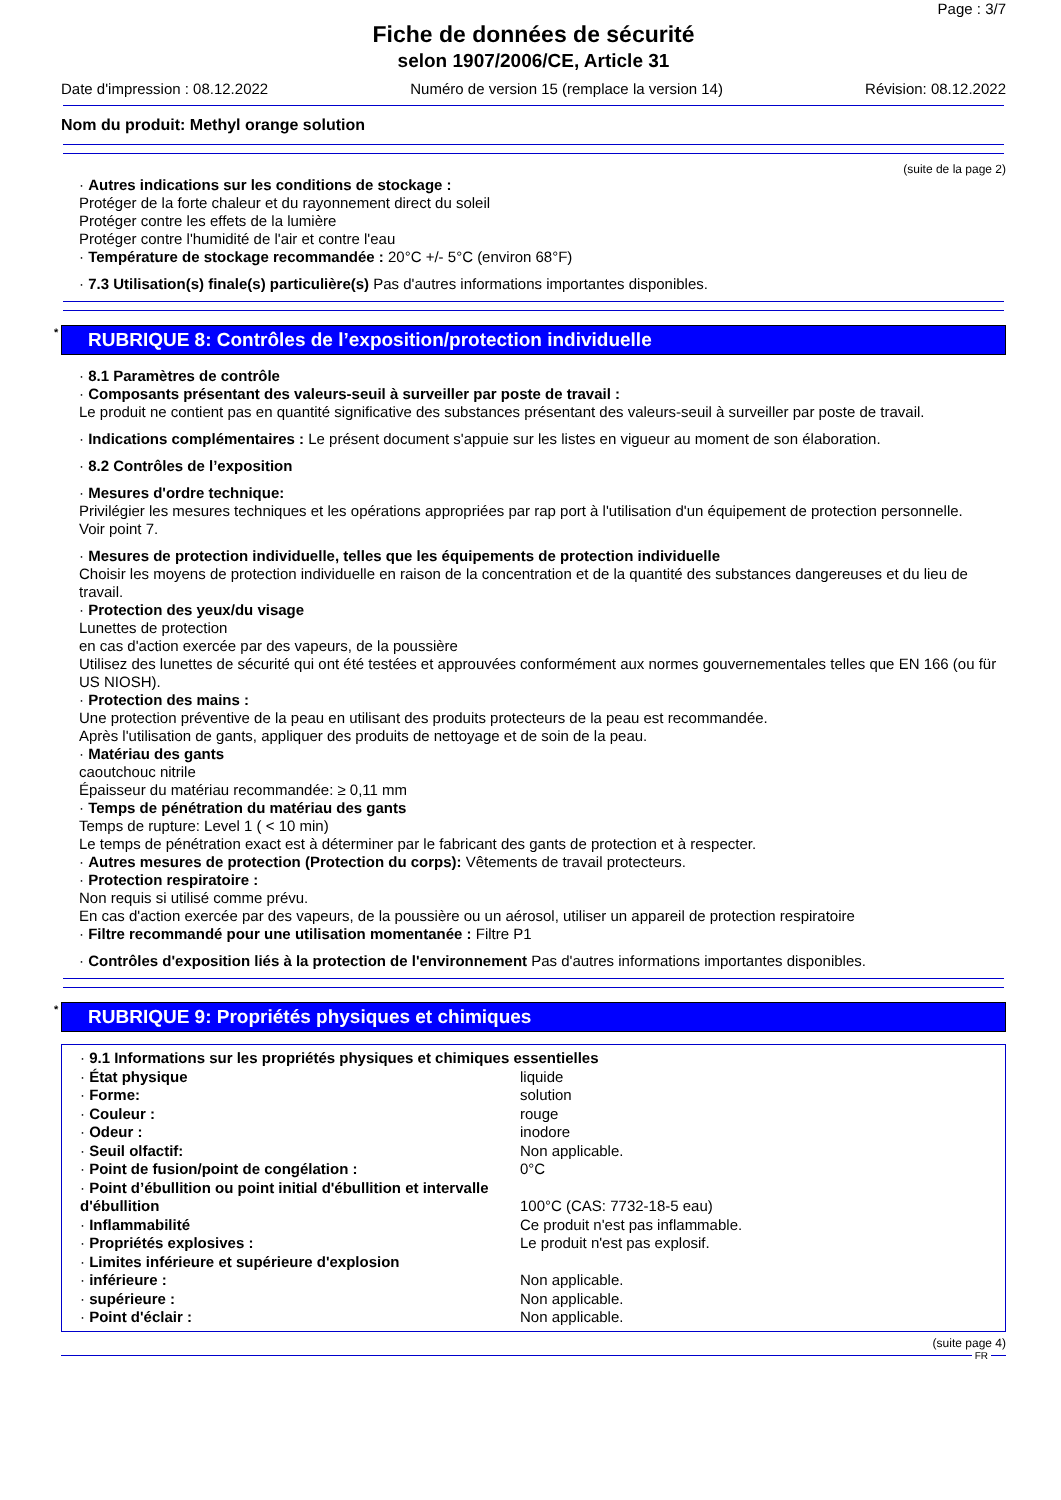Page : 3/7
Fiche de données de sécurité
selon 1907/2006/CE, Article 31
Date d'impression : 08.12.2022 Numéro de version 15 (remplace la version 14) Révision: 08.12.2022
Nom du produit: Methyl orange solution
(suite de la page 2)
· Autres indications sur les conditions de stockage :
Protéger de la forte chaleur et du rayonnement direct du soleil
Protéger contre les effets de la lumière
Protéger contre l'humidité de l'air et contre l'eau
· Température de stockage recommandée : 20°C +/- 5°C (environ 68°F)
· 7.3 Utilisation(s) finale(s) particulière(s) Pas d'autres informations importantes disponibles.
* RUBRIQUE 8: Contrôles de l’exposition/protection individuelle
· 8.1 Paramètres de contrôle
· Composants présentant des valeurs-seuil à surveiller par poste de travail :
Le produit ne contient pas en quantité significative des substances présentant des valeurs-seuil à surveiller par poste de travail.
· Indications complémentaires : Le présent document s'appuie sur les listes en vigueur au moment de son élaboration.
· 8.2 Contrôles de l’exposition
· Mesures d'ordre technique:
Privilégier les mesures techniques et les opérations appropriées par rap port à l'utilisation d'un équipement de protection personnelle.
Voir point 7.
· Mesures de protection individuelle, telles que les équipements de protection individuelle
Choisir les moyens de protection individuelle en raison de la concentration et de la quantité des substances dangereuses et du lieu de travail.
· Protection des yeux/du visage
Lunettes de protection
en cas d'action exercée par des vapeurs, de la poussière
Utilisez des lunettes de sécurité qui ont été testées et approuvées conformément aux normes gouvernementales telles que EN 166 (ou für US NIOSH).
· Protection des mains :
Une protection préventive de la peau en utilisant des produits protecteurs de la peau est recommandée.
Après l'utilisation de gants, appliquer des produits de nettoyage et de soin de la peau.
· Matériau des gants
caoutchouc nitrile
Épaisseur du matériau recommandée: ≥ 0,11 mm
· Temps de pénétration du matériau des gants
Temps de rupture: Level 1 ( < 10 min)
Le temps de pénétration exact est à déterminer par le fabricant des gants de protection et à respecter.
· Autres mesures de protection (Protection du corps): Vêtements de travail protecteurs.
· Protection respiratoire :
Non requis si utilisé comme prévu.
En cas d'action exercée par des vapeurs, de la poussière ou un aérosol, utiliser un appareil de protection respiratoire
· Filtre recommandé pour une utilisation momentanée : Filtre P1
· Contrôles d'exposition liés à la protection de l'environnement Pas d'autres informations importantes disponibles.
* RUBRIQUE 9: Propriétés physiques et chimiques
| · 9.1 Informations sur les propriétés physiques et chimiques essentielles | |
| · État physique | liquide |
| · Forme: | solution |
| · Couleur : | rouge |
| · Odeur : | inodore |
| · Seuil olfactif: | Non applicable. |
| · Point de fusion/point de congélation : | 0°C |
| · Point d’ébullition ou point initial d'ébullition et intervalle d'ébullition | 100°C (CAS: 7732-18-5 eau) |
| · Inflammabilité | Ce produit n'est pas inflammable. |
| · Propriétés explosives : | Le produit n'est pas explosif. |
| · Limites inférieure et supérieure d'explosion | |
| · inférieure : | Non applicable. |
| · supérieure : | Non applicable. |
| · Point d'éclair : | Non applicable. |
(suite page 4)
FR